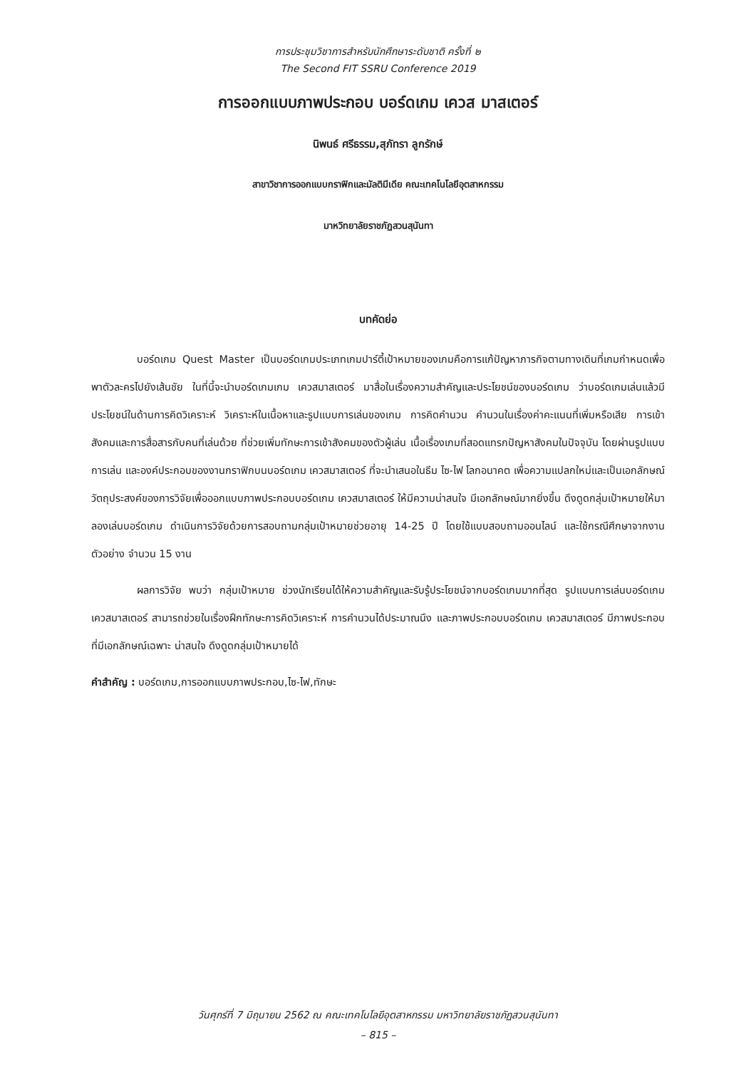การประชุมวิชาการสำหรับนักศึกษาระดับชาติ ครั้งที่ ๒
The Second FIT SSRU Conference 2019
การออกแบบภาพประกอบ บอร์ดเกม เควส มาสเตอร์
นิพนธ์ ศรีธรรม,สุภัทรา ลูกรักษ์
สาขาวิชาการออกแบบกราฟิกและมัลติมีเดีย คณะเทคโนโลยีอุตสาหกรรม
มาหวิทยาลัยราชภัฏสวนสุนันทา
บทคัดย่อ
บอร์ดเกม Quest Master เป็นบอร์ดเกมประเภทเกมปาร์ตี้เป้าหมายของเกมคือการแก้ปัญหาภารกิจตามทางเดินที่เกมกำหนดเพื่อพาตัวละครไปยังเส้นชัย ในที่นี้จะนำบอร์ดเกมเกม เควสมาสเตอร์ มาสื่อในเรื่องความสำคัญและประโยชน์ของบอร์ดเกม ว่าบอร์ดเกมเล่นแล้วมีประโยชน์ในด้านการคิดวิเคราะห์ วิเคราะห์ในเนื้อหาและรูปแบบการเล่นของเกม การคิดคำนวน คำนวนในเรื่องค่าคะแนนที่เพิ่มหรือเสีย การเข้าสังคมและการสื่อสารกับคนที่เล่นด้วย ที่ช่วยเพิ่มทักษะการเข้าสังคมของตัวผู้เล่น เนื้อเรื่องเกมที่สอดแทรกปัญหาสังคมในปัจจุบัน โดยผ่านรูปแบบการเล่น และองค์ประกอบของงานกราฟิกบนบอร์ดเกม เควสมาสเตอร์ ที่จะนำเสนอในธีม ไซ-ไฟ โลกอนาคต เพื่อความแปลกใหม่และเป็นเอกลักษณ์ วัตถุประสงค์ของการวิจัยเพื่อออกแบบภาพประกอบบอร์ดเกม เควสมาสเตอร์ ให้มีความน่าสนใจ มีเอกลักษณ์มากยิ่งขึ้น ดึงดูดกลุ่มเป้าหมายให้มาลองเล่นบอร์ดเกม ดำเนินการวิจัยด้วยการสอบถามกลุ่มเป้าหมายช่วยอายุ 14-25 ปี โดยใช้แบบสอบถามออนไลน์ และใช้กรณีศึกษาจากงานตัวอย่าง จำนวน 15 งาน
ผลการวิจัย พบว่า กลุ่มเป้าหมาย ช่วงนักเรียนได้ให้ความสำคัญและรับรู้ประโยชน์จากบอร์ดเกมมากที่สุด รูปแบบการเล่นบอร์ดเกม เควสมาสเตอร์ สามารถช่วยในเรื่องฝึกทักษะการคิดวิเคราะห์ การคำนวนได้ประมาณนึง และภาพประกอบบอร์ดเกม เควสมาสเตอร์ มีภาพประกอบที่มีเอกลักษณ์เฉพาะ น่าสนใจ ดึงดูดกลุ่มเป้าหมายได้
คำสำคัญ : บอร์ดเกม,การออกแบบภาพประกอบ,ไซ-ไฟ,ทักษะ
วันศุกร์ที่ 7 มิถุนายน 2562 ณ คณะเทคโนโลยีอุตสาหกรรม มหาวิทยาลัยราชภัฏสวนสุนันทา
– 815 –